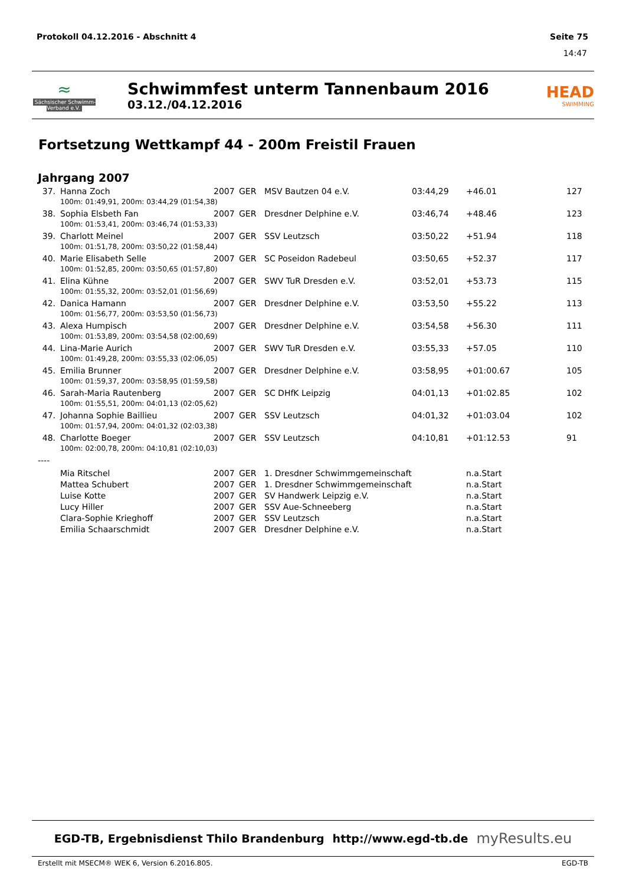Protokoll 04.12.2016 - Abschnitt 4 Seite 75
14:47
≈
Sächsischer Schwimm-Verband e.V.
Schwimmfest unterm Tannenbaum 2016
03.12./04.12.2016
HEAD
SWIMMING
Fortsetzung Wettkampf 44 - 200m Freistil Frauen
Jahrgang 2007
| 37. | Hanna Zoch | 2007 | GER | MSV Bautzen 04 e.V. | 03:44,29 | +46.01 | 127 |
| | 100m: 01:49,91, 200m: 03:44,29 (01:54,38) | | | | | | |
| 38. | Sophia Elsbeth Fan | 2007 | GER | Dresdner Delphine e.V. | 03:46,74 | +48.46 | 123 |
| | 100m: 01:53,41, 200m: 03:46,74 (01:53,33) | | | | | | |
| 39. | Charlott Meinel | 2007 | GER | SSV Leutzsch | 03:50,22 | +51.94 | 118 |
| | 100m: 01:51,78, 200m: 03:50,22 (01:58,44) | | | | | | |
| 40. | Marie Elisabeth Selle | 2007 | GER | SC Poseidon Radebeul | 03:50,65 | +52.37 | 117 |
| | 100m: 01:52,85, 200m: 03:50,65 (01:57,80) | | | | | | |
| 41. | Elina Kühne | 2007 | GER | SWV TuR Dresden e.V. | 03:52,01 | +53.73 | 115 |
| | 100m: 01:55,32, 200m: 03:52,01 (01:56,69) | | | | | | |
| 42. | Danica Hamann | 2007 | GER | Dresdner Delphine e.V. | 03:53,50 | +55.22 | 113 |
| | 100m: 01:56,77, 200m: 03:53,50 (01:56,73) | | | | | | |
| 43. | Alexa Humpisch | 2007 | GER | Dresdner Delphine e.V. | 03:54,58 | +56.30 | 111 |
| | 100m: 01:53,89, 200m: 03:54,58 (02:00,69) | | | | | | |
| 44. | Lina-Marie Aurich | 2007 | GER | SWV TuR Dresden e.V. | 03:55,33 | +57.05 | 110 |
| | 100m: 01:49,28, 200m: 03:55,33 (02:06,05) | | | | | | |
| 45. | Emilia Brunner | 2007 | GER | Dresdner Delphine e.V. | 03:58,95 | +01:00.67 | 105 |
| | 100m: 01:59,37, 200m: 03:58,95 (01:59,58) | | | | | | |
| 46. | Sarah-Maria Rautenberg | 2007 | GER | SC DHfK Leipzig | 04:01,13 | +01:02.85 | 102 |
| | 100m: 01:55,51, 200m: 04:01,13 (02:05,62) | | | | | | |
| 47. | Johanna Sophie Baillieu | 2007 | GER | SSV Leutzsch | 04:01,32 | +01:03.04 | 102 |
| | 100m: 01:57,94, 200m: 04:01,32 (02:03,38) | | | | | | |
| 48. | Charlotte Boeger | 2007 | GER | SSV Leutzsch | 04:10,81 | +01:12.53 | 91 |
| | 100m: 02:00,78, 200m: 04:10,81 (02:10,03) | | | | | | |
| ---- | | | | | | | |
| | Mia Ritschel | 2007 | GER | 1. Dresdner Schwimmgemeinschaft | | n.a.Start | |
| | Mattea Schubert | 2007 | GER | 1. Dresdner Schwimmgemeinschaft | | n.a.Start | |
| | Luise Kotte | 2007 | GER | SV Handwerk Leipzig e.V. | | n.a.Start | |
| | Lucy Hiller | 2007 | GER | SSV Aue-Schneeberg | | n.a.Start | |
| | Clara-Sophie Krieghoff | 2007 | GER | SSV Leutzsch | | n.a.Start | |
| | Emilia Schaarschmidt | 2007 | GER | Dresdner Delphine e.V. | | n.a.Start | |
EGD-TB, Ergebnisdienst Thilo Brandenburg http://www.egd-tb.de myResults.eu
Erstellt mit MSECM® WEK 6, Version 6.2016.805. EGD-TB